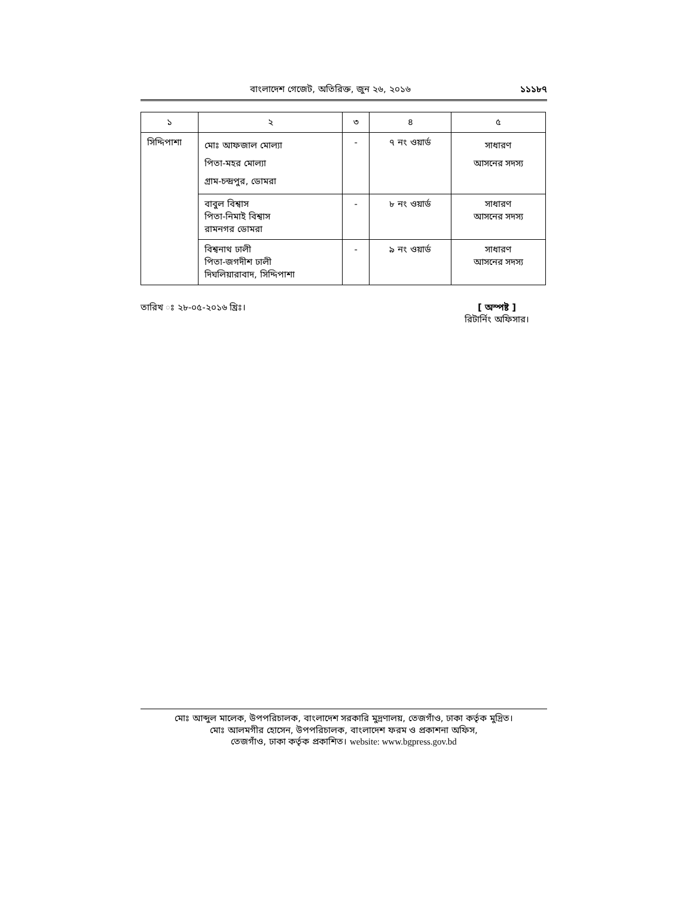বাংলাদেশ গেজেট, অতিরিক্ত, জুন ২৬, ২০১৬ ১১১৮৭
| ১ | ২ | ৩ | ৪ | ৫ |
| --- | --- | --- | --- | --- |
| সিদ্দিপাশা | মোঃ আফজাল মোল্যা পিতা-মহর মোল্যা গ্রাম-চন্দ্রপুর, ডোমরা | - | ৭ নং ওয়ার্ড | সাধারণ আসনের সদস্য |
| | বাবুল বিশ্বাস পিতা-নিমাই বিশ্বাস রামনগর ডোমরা | - | ৮ নং ওয়ার্ড | সাধারণ আসনের সদস্য |
| | বিশ্বনাথ ঢালী পিতা-জগদীশ ঢালী দিঘলিয়ারাবাদ, সিদ্দিপাশা | - | ৯ নং ওয়ার্ড | সাধারণ আসনের সদস্য |
তারিখ ঃ ২৮-০৫-২০১৬ খ্রিঃ। [ অস্পষ্ট ]
রিটার্নিং অফিসার।
মোঃ আব্দুল মালেক, উপপরিচালক, বাংলাদেশ সরকারি মুদ্রণালয়, তেজগাঁও, ঢাকা কর্তৃক মুদ্রিত।
মোঃ আলমগীর হোসেন, উপপরিচালক, বাংলাদেশ ফরম ও প্রকাশনা অফিস,
তেজগাঁও, ঢাকা কর্তৃক প্রকাশিত। website: www.bgpress.gov.bd